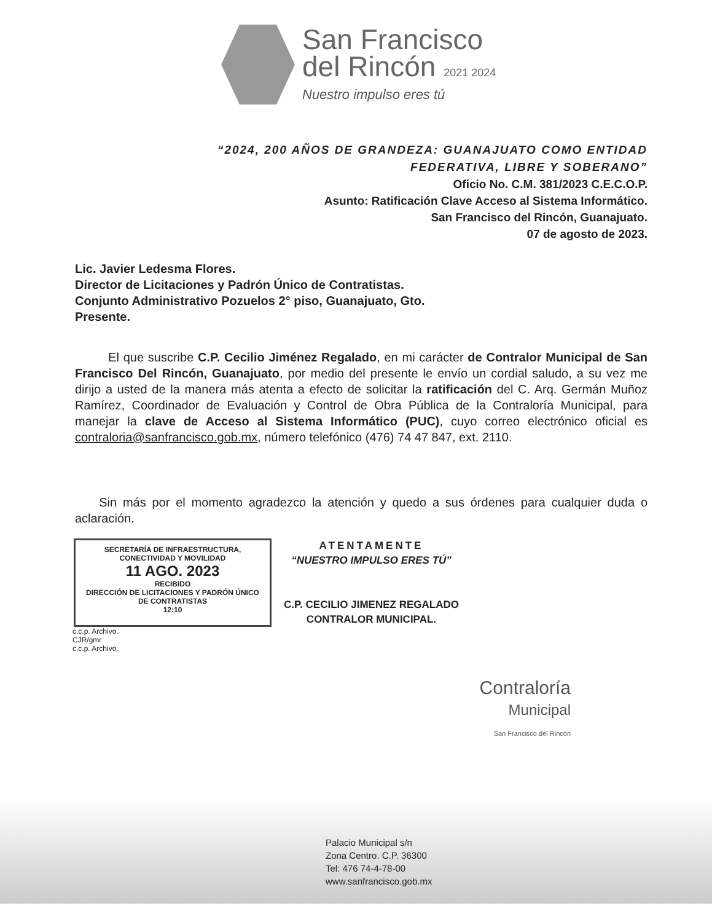San Francisco
del Rincón 2021 2024
Nuestro impulso eres tú
“2024, 200 AÑOS DE GRANDEZA: GUANAJUATO COMO ENTIDAD
FEDERATIVA, LIBRE Y SOBERANO”
Oficio No. C.M. 381/2023 C.E.C.O.P.
Asunto: Ratificación Clave Acceso al Sistema Informático.
San Francisco del Rincón, Guanajuato.
07 de agosto de 2023.
Lic. Javier Ledesma Flores.
Director de Licitaciones y Padrón Único de Contratistas.
Conjunto Administrativo Pozuelos 2° piso, Guanajuato, Gto.
Presente.
El que suscribe C.P. Cecilio Jiménez Regalado, en mi carácter de Contralor Municipal de San Francisco Del Rincón, Guanajuato, por medio del presente le envío un cordial saludo, a su vez me dirijo a usted de la manera más atenta a efecto de solicitar la ratificación del C. Arq. Germán Muñoz Ramírez, Coordinador de Evaluación y Control de Obra Pública de la Contraloría Municipal, para manejar la clave de Acceso al Sistema Informático (PUC), cuyo correo electrónico oficial es contraloria@sanfrancisco.gob.mx, número telefónico (476) 74 47 847, ext. 2110.
Sin más por el momento agradezco la atención y quedo a sus órdenes para cualquier duda o aclaración.
SECRETARÍA DE INFRAESTRUCTURA, CONECTIVIDAD Y MOVILIDAD
11 AGO. 2023
RECIBIDO
DIRECCIÓN DE LICITACIONES Y PADRÓN ÚNICO DE CONTRATISTAS
12:10
ATENTAMENTE
“NUESTRO IMPULSO ERES TÚ”
C.P. CECILIO JIMENEZ REGALADO
CONTRALOR MUNICIPAL.
c.c.p. Archivo.
CJR/gmr
c.c.p. Archivo.
Contraloría
Municipal
San Francisco del Rincón
Palacio Municipal s/n
Zona Centro. C.P. 36300
Tel: 476 74-4-78-00
www.sanfrancisco.gob.mx